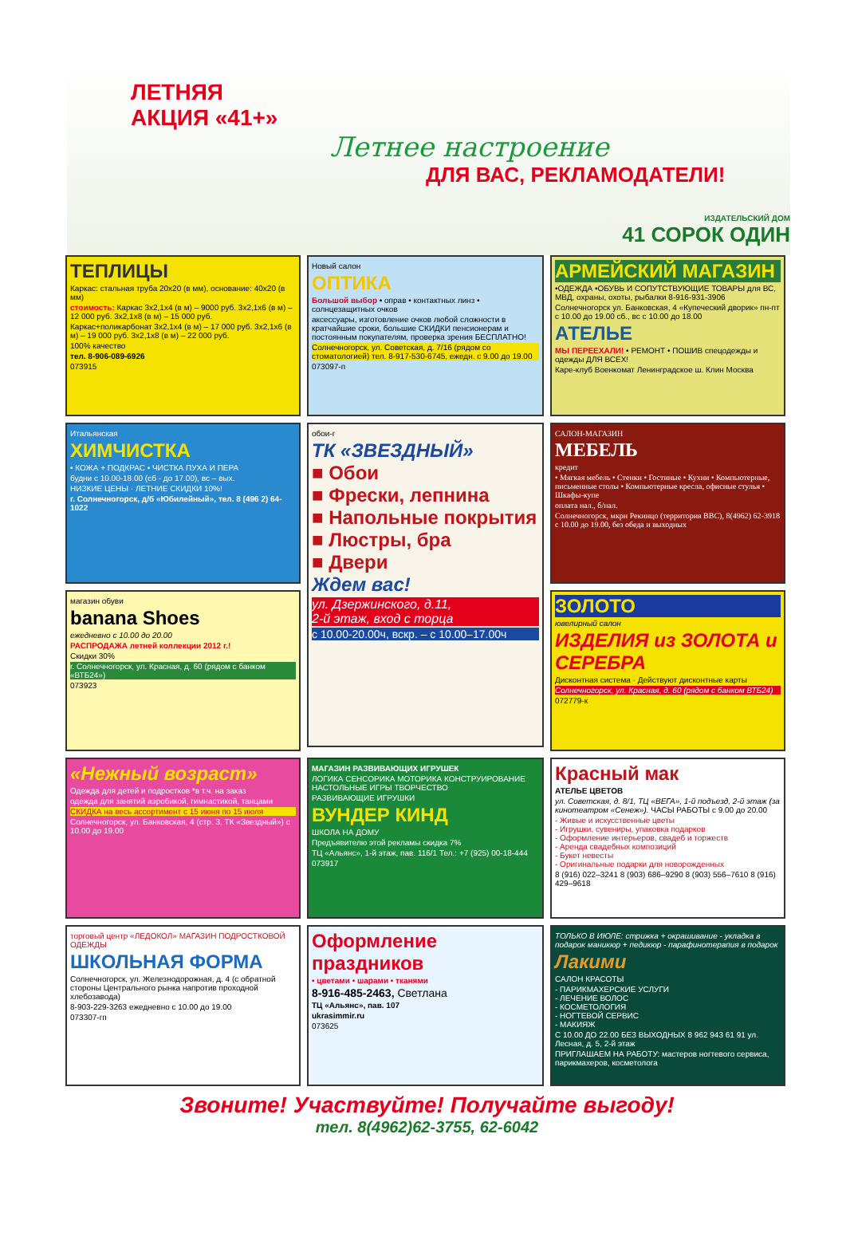ЛЕТНЯЯ
АКЦИЯ «41+»
Летнее настроение
ДЛЯ ВАС, РЕКЛАМОДАТЕЛИ!
ИЗДАТЕЛЬСКИЙ ДОМ
41 СОРОК ОДИН
ТЕПЛИЦЫ
Каркас: стальная труба 20х20 (в мм), основание: 40х20 (в мм)
стоимость: Каркас 3х2,1х4 (в м) – 9000 руб. 3х2,1х6 (в м) – 12 000 руб. 3х2,1х8 (в м) – 15 000 руб.
Каркас+поликарбонат 3х2,1х4 (в м) – 17 000 руб. 3х2,1х6 (в м) – 19 000 руб. 3х2,1х8 (в м) – 22 000 руб.
100% качество
тел. 8-906-089-6926
073915
Новый салон
ОПТИКА
Большой выбор • оправ • контактных линз • солнцезащитных очков
аксессуары, изготовление очков любой сложности в кратчайшие сроки, большие СКИДКИ пенсионерам и постоянным покупателям, проверка зрения БЕСПЛАТНО!
Солнечногорск, ул. Советская, д. 7/16 (рядом со стоматологией) тел. 8-917-530-6745, ежедн. с 9.00 до 19.00
073097-п
АРМЕЙСКИЙ МАГАЗИН
•ОДЕЖДА •ОБУВЬ И СОПУТСТВУЮЩИЕ ТОВАРЫ для ВС, МВД, охраны, охоты, рыбалки 8-916-931-3906
Солнечногорск ул. Банковская, 4 «Купеческий дворик» пн-пт с 10.00 до 19.00 сб., вс с 10.00 до 18.00
АТЕЛЬЕ
МЫ ПЕРЕЕХАЛИ! • РЕМОНТ • ПОШИВ спецодежды и одежды ДЛЯ ВСЕХ!
Каре-клуб Военкомат Ленинградское ш. Клин Москва
Итальянская
ХИМЧИСТКА
• КОЖА + ПОДКРАС • ЧИСТКА ПУХА И ПЕРА
будни с 10.00-18.00 (сб - до 17.00), вс – вых.
НИЗКИЕ ЦЕНЫ · ЛЕТНИЕ СКИДКИ 10%!
г. Солнечногорск, д/б «Юбилейный», тел. 8 (496 2) 64-1022
обои-г
ТК «ЗВЕЗДНЫЙ»
■ Обои
■ Фрески, лепнина
■ Напольные покрытия
■ Люстры, бра
■ Двери
Ждем вас!
ул. Дзержинского, д.11,
2-й этаж, вход с торца
с 10.00-20.00ч, вскр. – с 10.00–17.00ч
САЛОН-МАГАЗИН
МЕБЕЛЬ
кредит
• Мягкая мебель • Стенки • Гостиные • Кухни • Компьютерные, письменные столы • Компьютерные кресла, офисные стулья • Шкафы-купе
оплата нал., б/нал.
Солнечногорск, мкрн Рекинцо (территория ВВС), 8(4962) 62-3918 с 10.00 до 19.00, без обеда и выходных
магазин обуви
banana Shoes
ежедневно с 10.00 до 20.00
РАСПРОДАЖА летней коллекции 2012 г.!
Скидки 30%
г. Солнечногорск, ул. Красная, д. 60 (рядом с банком «ВТБ24»)
073923
ЗОЛОТО
ювелирный салон
ИЗДЕЛИЯ из ЗОЛОТА и СЕРЕБРА
Дисконтная система · Действуют дисконтные карты
Солнечногорск, ул. Красная, д. 60 (рядом с банком ВТБ24)
072779-к
«Нежный возраст»
Одежда для детей и подростков *в т.ч. на заказ
одежда для занятий аэробикой, гимнастикой, танцами
СКИДКА на весь ассортимент с 15 июня по 15 июля
Солнечногорск, ул. Банковская, 4 (стр. 3, ТК «Звездный») с 10.00 до 19.00
МАГАЗИН РАЗВИВАЮЩИХ ИГРУШЕК
ЛОГИКА СЕНСОРИКА МОТОРИКА КОНСТРУИРОВАНИЕ НАСТОЛЬНЫЕ ИГРЫ ТВОРЧЕСТВО
РАЗВИВАЮЩИЕ ИГРУШКИ
ВУНДЕР КИНД
ШКОЛА НА ДОМУ
Предъявителю этой рекламы скидка 7%
ТЦ «Альянс», 1-й этаж, пав. 116/1 Тел.: +7 (925) 00-18-444
073917
Красный мак
АТЕЛЬЕ ЦВЕТОВ
ул. Советская, д. 8/1, ТЦ «ВЕГА», 1-й подъезд, 2-й этаж (за кинотеатром «Сенеж»). ЧАСЫ РАБОТЫ с 9.00 до 20.00
- Живые и искусственные цветы
- Игрушки, сувениры, упаковка подарков
- Оформление интерьеров, свадеб и торжеств
- Аренда свадебных композиций
- Букет невесты
- Оригинальные подарки для новорожденных
8 (916) 022–3241 8 (903) 686–9290 8 (903) 556–7610 8 (916) 429–9618
торговый центр «ЛЕДОКОЛ» МАГАЗИН ПОДРОСТКОВОЙ ОДЕЖДЫ
ШКОЛЬНАЯ ФОРМА
Солнечногорск, ул. Железнодорожная, д. 4 (с обратной стороны Центрального рынка напротив проходной хлебозавода)
8-903-229-3263 ежедневно с 10.00 до 19.00
073307-гп
Оформление праздников
• цветами • шарами • тканями
8-916-485-2463, Светлана
ТЦ «Альянс», пав. 107
ukrasimmir.ru
073625
ТОЛЬКО В ИЮЛЕ: стрижка + окрашивание - укладка в подарок маникюр + педикюр - парафинотерапия в подарок
Лакими
САЛОН КРАСОТЫ
- ПАРИКМАХЕРСКИЕ УСЛУГИ
- ЛЕЧЕНИЕ ВОЛОС
- КОСМЕТОЛОГИЯ
- НОГТЕВОЙ СЕРВИС
- МАКИЯЖ
С 10.00 ДО 22.00 БЕЗ ВЫХОДНЫХ 8 962 943 61 91 ул. Лесная, д. 5, 2-й этаж
ПРИГЛАШАЕМ НА РАБОТУ: мастеров ногтевого сервиса, парикмахеров, косметолога
Звоните! Участвуйте! Получайте выгоду!
тел. 8(4962)62-3755, 62-6042